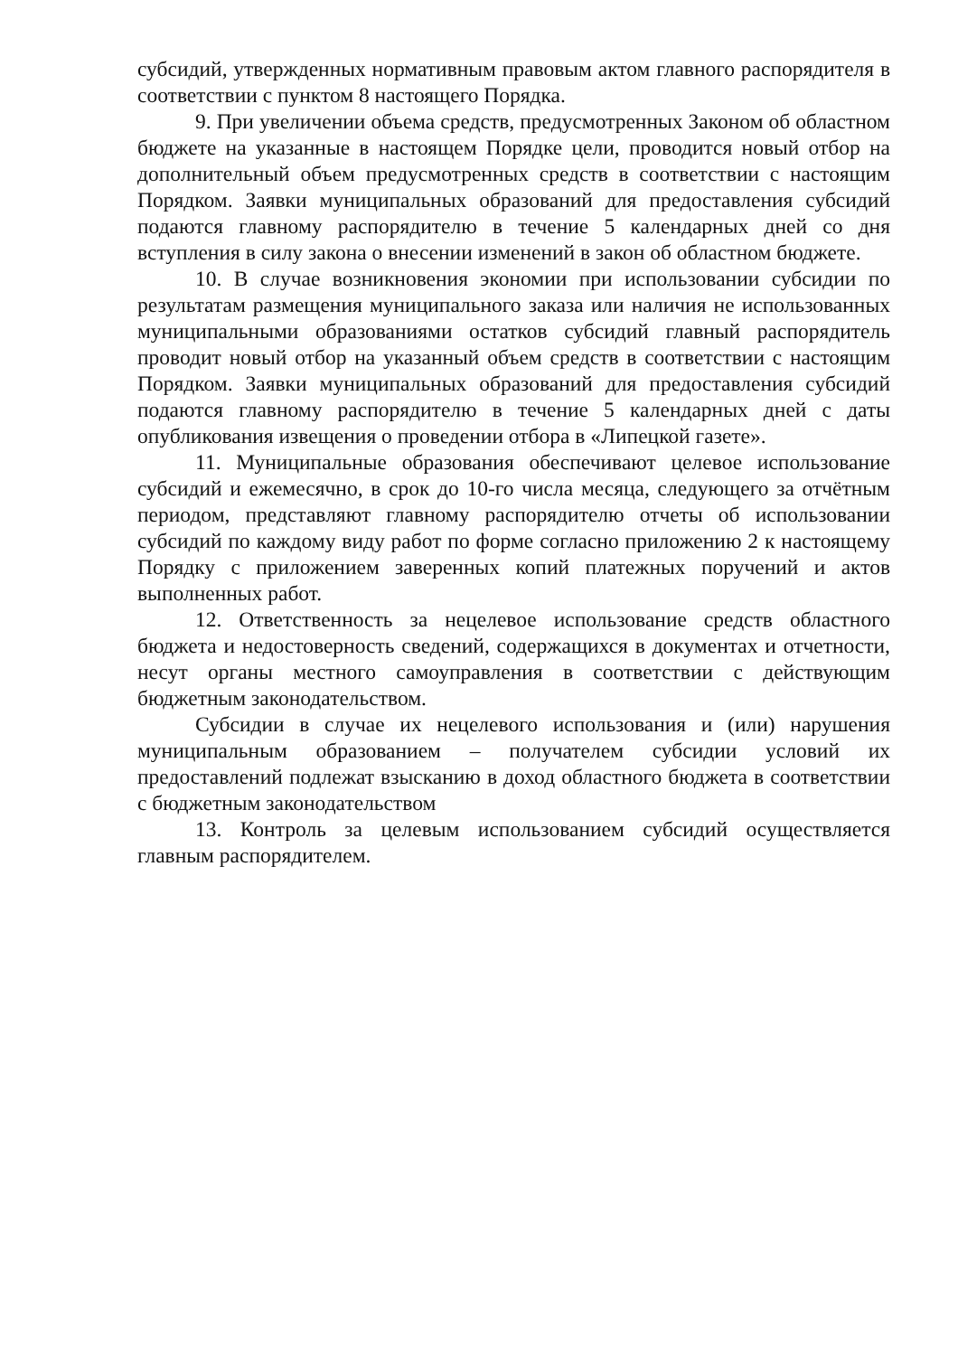субсидий, утвержденных нормативным правовым актом главного распорядителя в соответствии с пунктом 8 настоящего Порядка.
9. При увеличении объема средств, предусмотренных Законом об областном бюджете на указанные в настоящем Порядке цели, проводится новый отбор на дополнительный объем предусмотренных средств в соответствии с настоящим Порядком. Заявки муниципальных образований для предоставления субсидий подаются главному распорядителю в течение 5 календарных дней со дня вступления в силу закона о внесении изменений в закон об областном бюджете.
10. В случае возникновения экономии при использовании субсидии по результатам размещения муниципального заказа или наличия не использованных муниципальными образованиями остатков субсидий главный распорядитель проводит новый отбор на указанный объем средств в соответствии с настоящим Порядком. Заявки муниципальных образований для предоставления субсидий подаются главному распорядителю в течение 5 календарных дней с даты опубликования извещения о проведении отбора в «Липецкой газете».
11. Муниципальные образования обеспечивают целевое использование субсидий и ежемесячно, в срок до 10-го числа месяца, следующего за отчётным периодом, представляют главному распорядителю отчеты об использовании субсидий по каждому виду работ по форме согласно приложению 2 к настоящему Порядку с приложением заверенных копий платежных поручений и актов выполненных работ.
12. Ответственность за нецелевое использование средств областного бюджета и недостоверность сведений, содержащихся в документах и отчетности, несут органы местного самоуправления в соответствии с действующим бюджетным законодательством.
Субсидии в случае их нецелевого использования и (или) нарушения муниципальным образованием – получателем субсидии условий их предоставлений подлежат взысканию в доход областного бюджета в соответствии с бюджетным законодательством
13. Контроль за целевым использованием субсидий осуществляется главным распорядителем.